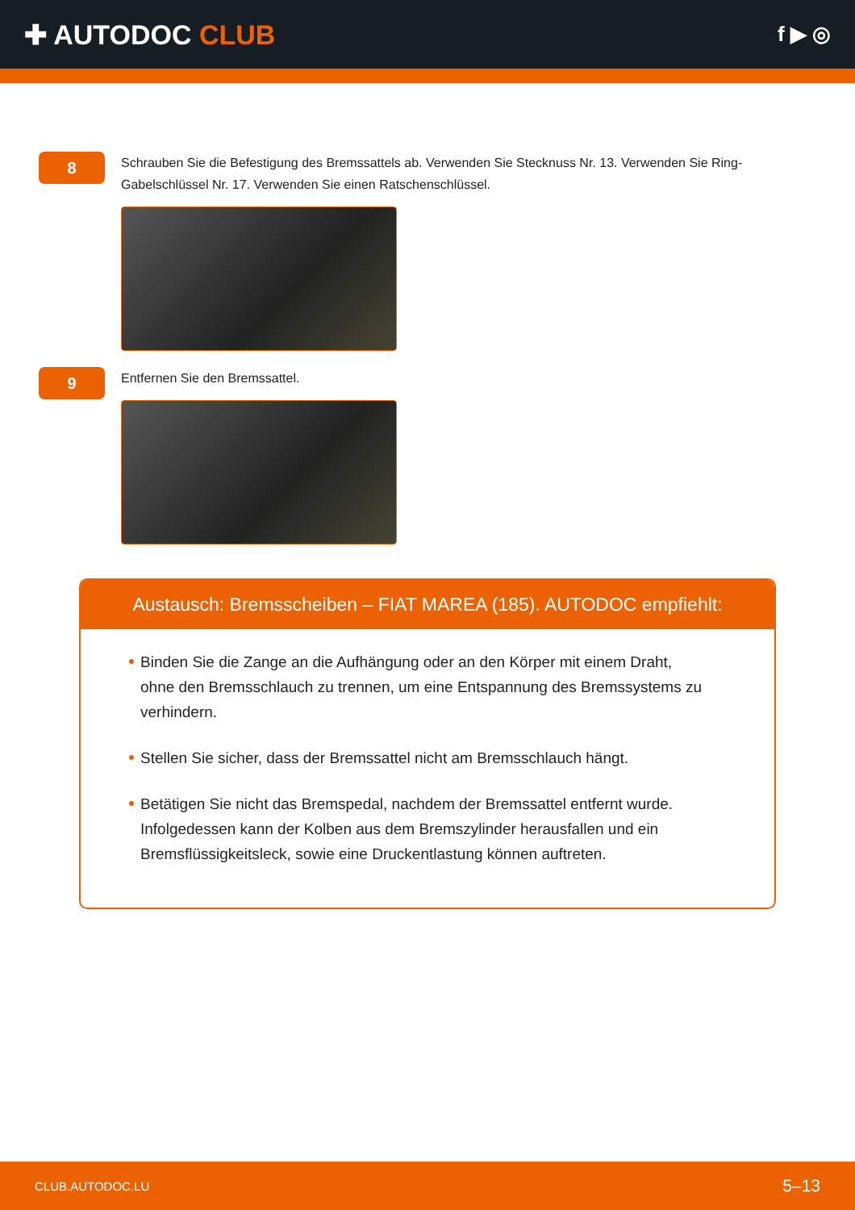✚ AUTODOC CLUB
f ▶ ◎
8
Schrauben Sie die Befestigung des Bremssattels ab. Verwenden Sie Stecknuss Nr. 13. Verwenden Sie Ring-Gabelschlüssel Nr. 17. Verwenden Sie einen Ratschenschlüssel.
9
Entfernen Sie den Bremssattel.
Austausch: Bremsscheiben – FIAT MAREA (185). AUTODOC empfiehlt:
Binden Sie die Zange an die Aufhängung oder an den Körper mit einem Draht, ohne den Bremsschlauch zu trennen, um eine Entspannung des Bremssystems zu verhindern.
Stellen Sie sicher, dass der Bremssattel nicht am Bremsschlauch hängt.
Betätigen Sie nicht das Bremspedal, nachdem der Bremssattel entfernt wurde. Infolgedessen kann der Kolben aus dem Bremszylinder herausfallen und ein Bremsflüssigkeitsleck, sowie eine Druckentlastung können auftreten.
CLUB.AUTODOC.LU 5–13